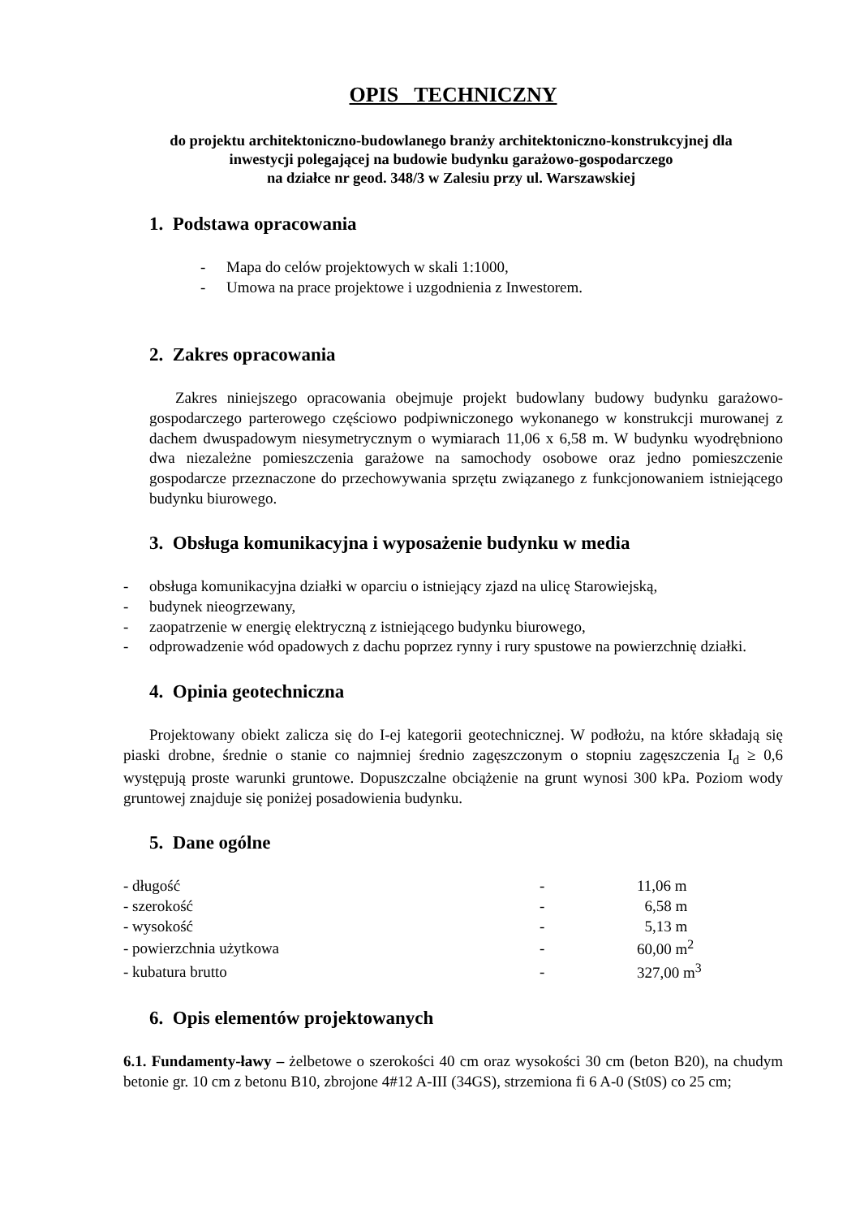OPIS TECHNICZNY
do projektu architektoniczno-budowlanego branży architektoniczno-konstrukcyjnej dla
inwestycji polegającej na budowie budynku garażowo-gospodarczego
na działce nr geod. 348/3 w Zalesiu przy ul. Warszawskiej
1. Podstawa opracowania
- Mapa do celów projektowych w skali 1:1000,
- Umowa na prace projektowe i uzgodnienia z Inwestorem.
2. Zakres opracowania
Zakres niniejszego opracowania obejmuje projekt budowlany budowy budynku garażowo-gospodarczego parterowego częściowo podpiwniczonego wykonanego w konstrukcji murowanej z dachem dwuspadowym niesymetrycznym o wymiarach 11,06 x 6,58 m. W budynku wyodrębniono dwa niezależne pomieszczenia garażowe na samochody osobowe oraz jedno pomieszczenie gospodarcze przeznaczone do przechowywania sprzętu związanego z funkcjonowaniem istniejącego budynku biurowego.
3. Obsługa komunikacyjna i wyposażenie budynku w media
- obsługa komunikacyjna działki w oparciu o istniejący zjazd na ulicę Starowiejską,
- budynek nieogrzewany,
- zaopatrzenie w energię elektryczną z istniejącego budynku biurowego,
- odprowadzenie wód opadowych z dachu poprzez rynny i rury spustowe na powierzchnię działki.
4. Opinia geotechniczna
Projektowany obiekt zalicza się do I-ej kategorii geotechnicznej. W podłożu, na które składają się piaski drobne, średnie o stanie co najmniej średnio zagęszczonym o stopniu zagęszczenia I<sub>d</sub> ≥ 0,6 występują proste warunki gruntowe. Dopuszczalne obciążenie na grunt wynosi 300 kPa. Poziom wody gruntowej znajduje się poniżej posadowienia budynku.
5. Dane ogólne
| - długość | - | 11,06 m |
| - szerokość | - | 6,58 m |
| - wysokość | - | 5,13 m |
| - powierzchnia użytkowa | - | 60,00 m<sup>2</sup> |
| - kubatura brutto | - | 327,00 m<sup>3</sup> |
6. Opis elementów projektowanych
6.1. Fundamenty-ławy – żelbetowe o szerokości 40 cm oraz wysokości 30 cm (beton B20), na chudym betonie gr. 10 cm z betonu B10, zbrojone 4#12 A-III (34GS), strzemiona fi 6 A-0 (St0S) co 25 cm;